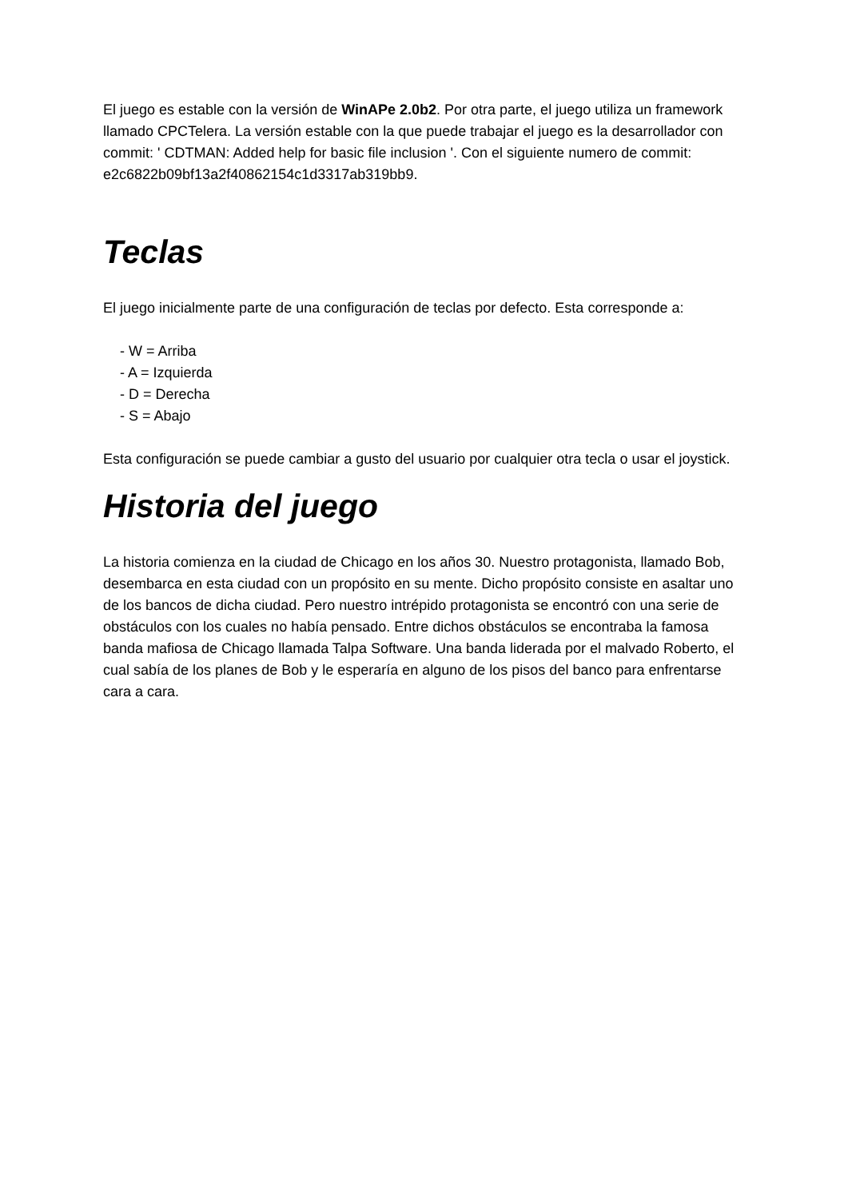El juego es estable con la versión de WinAPe 2.0b2. Por otra parte, el juego utiliza un framework llamado CPCTelera. La versión estable con la que puede trabajar el juego es la desarrollador con commit: ' CDTMAN: Added help for basic file inclusion '. Con el siguiente numero de commit: e2c6822b09bf13a2f40862154c1d3317ab319bb9.
Teclas
El juego inicialmente parte de una configuración de teclas por defecto. Esta corresponde a:
- W = Arriba
- A = Izquierda
- D = Derecha
- S = Abajo
Esta configuración se puede cambiar a gusto del usuario por cualquier otra tecla o usar el joystick.
Historia del juego
La historia comienza en la ciudad de Chicago en los años 30. Nuestro protagonista, llamado Bob, desembarca en esta ciudad con un propósito en su mente. Dicho propósito consiste en asaltar uno de los bancos de dicha ciudad. Pero nuestro intrépido protagonista se encontró con una serie de obstáculos con los cuales no había pensado. Entre dichos obstáculos se encontraba la famosa banda mafiosa de Chicago llamada Talpa Software. Una banda liderada por el malvado Roberto, el cual sabía de los planes de Bob y le esperaría en alguno de los pisos del banco para enfrentarse cara a cara.